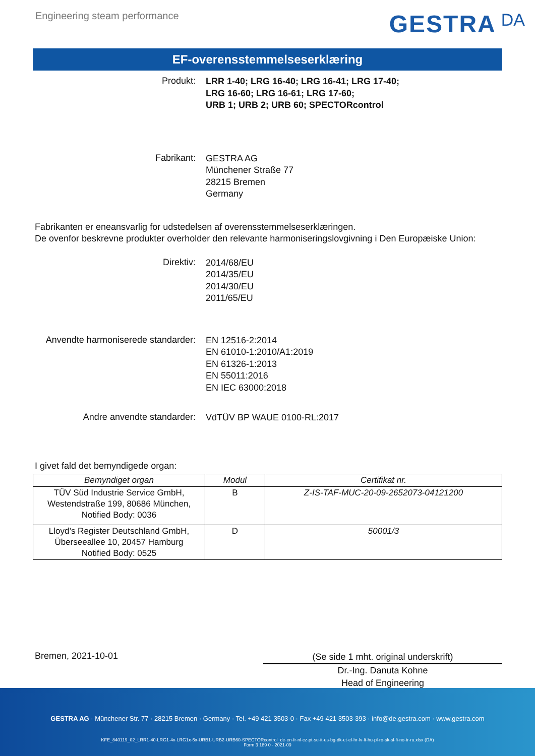Engineering steam performance
GESTRA DA
EF-overensstemmelseserklæring
Produkt:
LRR 1-40; LRG 16-40; LRG 16-41; LRG 17-40;
LRG 16-60; LRG 16-61; LRG 17-60;
URB 1; URB 2; URB 60; SPECTORcontrol
Fabrikant:
GESTRA AG
Münchener Straße 77
28215 Bremen
Germany
Fabrikanten er eneansvarlig for udstedelsen af overensstemmelseserklæringen.
De ovenfor beskrevne produkter overholder den relevante harmoniseringslovgivning i Den Europæiske Union:
Direktiv:
2014/68/EU
2014/35/EU
2014/30/EU
2011/65/EU
Anvendte harmoniserede standarder:
EN 12516-2:2014
EN 61010-1:2010/A1:2019
EN 61326-1:2013
EN 55011:2016
EN IEC 63000:2018
Andre anvendte standarder:
VdTÜV BP WAUE 0100-RL:2017
I givet fald det bemyndigede organ:
| Bemyndiget organ | Modul | Certifikat nr. |
| --- | --- | --- |
| TÜV Süd Industrie Service GmbH, Westendstraße 199, 80686 München, Notified Body: 0036 | B | Z-IS-TAF-MUC-20-09-2652073-04121200 |
| Lloyd’s Register Deutschland GmbH, Überseeallee 10, 20457 Hamburg Notified Body: 0525 | D | 50001/3 |
Bremen, 2021-10-01
(Se side 1 mht. original underskrift)
Dr.-Ing. Danuta Kohne
Head of Engineering
GESTRA AG · Münchener Str. 77 · 28215 Bremen · Germany · Tel. +49 421 3503-0 · Fax +49 421 3503-393 · info@de.gestra.com · www.gestra.com
KFE_840119_02_LRR1-40-LRG1-4x-LRG1x-6x-URB1-URB2-URB60-SPECTORcontrol_de-en-fr-nl-cz-pt-se-it-es-bg-dk-et-el-hr-lv-lt-hu-pl-ro-sk-sl-fi-no-tr-ru.xlsx (DA)
Form 3 189 0 - 2021-09